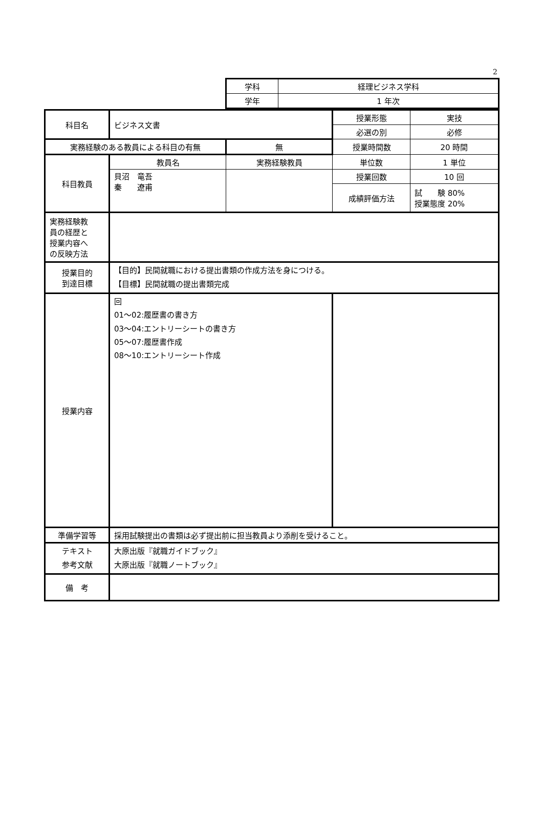2
| 学科 | 経理ビジネス学科 |
| 学年 | 1 年次 |
| 科目名 | ビジネス文書 | | 授業形態 | 実技 |
| | | | 必選の別 | 必修 |
| 実務経験のある教員による科目の有無 | | 無 | 授業時間数 | 20 時間 |
| 科目教員 | 教員名 | 実務経験教員 | 単位数 | 1 単位 |
| | 貝沼 竜吾 秦 遼甫 | | 授業回数 | 10 回 |
| | | | 成績評価方法 | 試 験 80% 授業態度 20% |
| 実務経験教 員の経歴と 授業内容へ の反映方法 | | | | |
| 授業目的 到達目標 | 【目的】民間就職における提出書類の作成方法を身につける。 【目標】民間就職の提出書類完成 | | | |
| 授業内容 | 回 01～02:履歴書の書き方 03～04:エントリーシートの書き方 05～07:履歴書作成 08～10:エントリーシート作成 | | | |
| 準備学習等 | 採用試験提出の書類は必ず提出前に担当教員より添削を受けること。 | | | |
| テキスト 参考文献 | 大原出版『就職ガイドブック』 大原出版『就職ノートブック』 | | | |
| 備 考 | | | | |